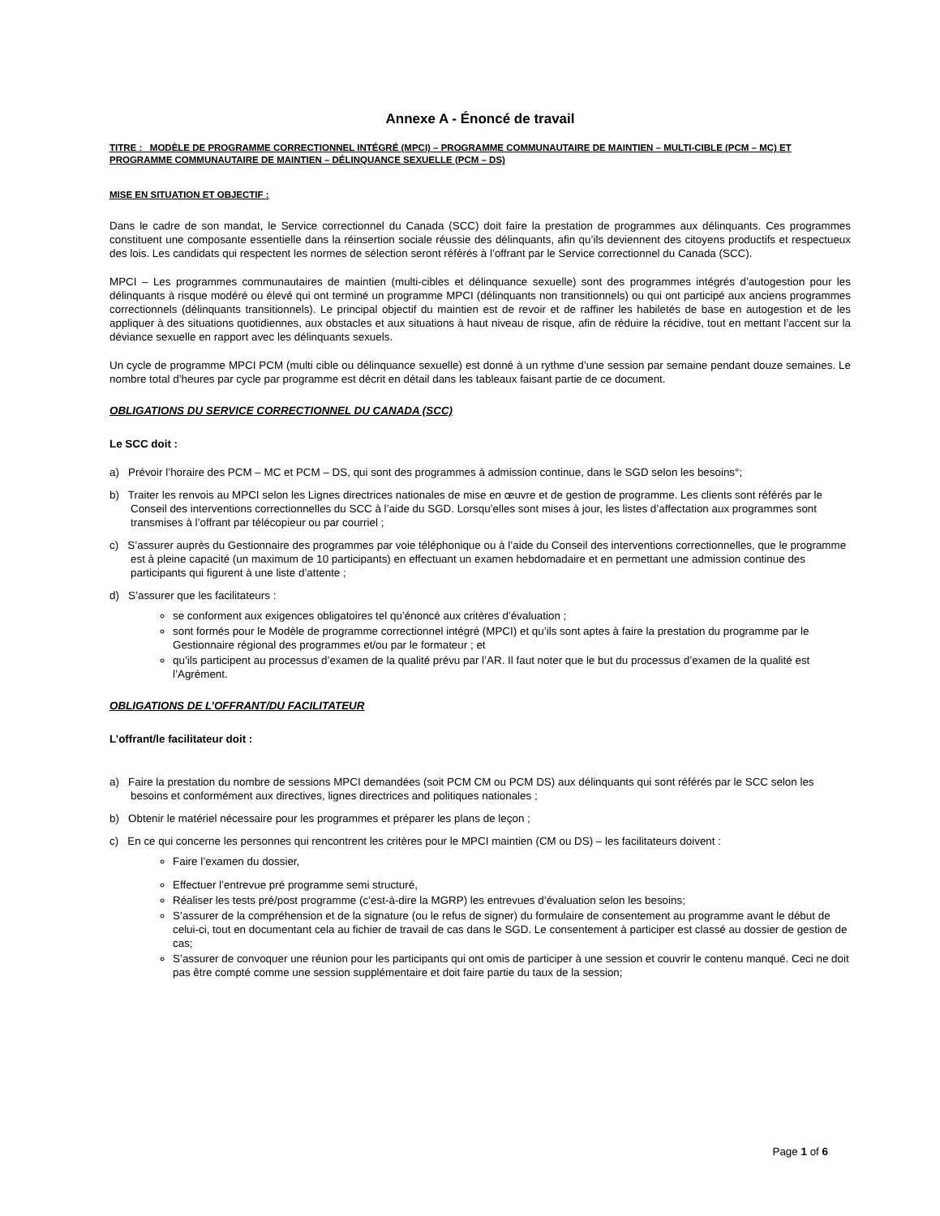Annexe A - Énoncé de travail
TITRE : MODÈLE DE PROGRAMME CORRECTIONNEL INTÉGRÉ (MPCI) – PROGRAMME COMMUNAUTAIRE DE MAINTIEN – MULTI-CIBLE (PCM – MC) ET PROGRAMME COMMUNAUTAIRE DE MAINTIEN – DÉLINQUANCE SEXUELLE (PCM – DS)
MISE EN SITUATION ET OBJECTIF :
Dans le cadre de son mandat, le Service correctionnel du Canada (SCC) doit faire la prestation de programmes aux délinquants. Ces programmes constituent une composante essentielle dans la réinsertion sociale réussie des délinquants, afin qu’ils deviennent des citoyens productifs et respectueux des lois. Les candidats qui respectent les normes de sélection seront référés à l’offrant par le Service correctionnel du Canada (SCC).
MPCI – Les programmes communautaires de maintien (multi-cibles et délinquance sexuelle) sont des programmes intégrés d’autogestion pour les délinquants à risque modéré ou élevé qui ont terminé un programme MPCI (délinquants non transitionnels) ou qui ont participé aux anciens programmes correctionnels (délinquants transitionnels). Le principal objectif du maintien est de revoir et de raffiner les habiletés de base en autogestion et de les appliquer à des situations quotidiennes, aux obstacles et aux situations à haut niveau de risque, afin de réduire la récidive, tout en mettant l’accent sur la déviance sexuelle en rapport avec les délinquants sexuels.
Un cycle de programme MPCI PCM (multi cible ou délinquance sexuelle) est donné à un rythme d’une session par semaine pendant douze semaines. Le nombre total d’heures par cycle par programme est décrit en détail dans les tableaux faisant partie de ce document.
OBLIGATIONS DU SERVICE CORRECTIONNEL DU CANADA (SCC)
Le SCC doit :
a) Prévoir l’horaire des PCM – MC et PCM – DS, qui sont des programmes à admission continue, dans le SGD selon les besoins°;
b) Traiter les renvois au MPCI selon les Lignes directrices nationales de mise en œuvre et de gestion de programme. Les clients sont référés par le Conseil des interventions correctionnelles du SCC à l’aide du SGD. Lorsqu’elles sont mises à jour, les listes d’affectation aux programmes sont transmises à l’offrant par télécopieur ou par courriel ;
c) S’assurer auprès du Gestionnaire des programmes par voie téléphonique ou à l’aide du Conseil des interventions correctionnelles, que le programme est à pleine capacité (un maximum de 10 participants) en effectuant un examen hebdomadaire et en permettant une admission continue des participants qui figurent à une liste d’attente ;
d) S’assurer que les facilitateurs :
se conforment aux exigences obligatoires tel qu’énoncé aux critères d’évaluation ;
sont formés pour le Modèle de programme correctionnel intégré (MPCI) et qu’ils sont aptes à faire la prestation du programme par le Gestionnaire régional des programmes et/ou par le formateur ; et
qu’ils participent au processus d’examen de la qualité prévu par l’AR. Il faut noter que le but du processus d’examen de la qualité est l’Agrément.
OBLIGATIONS DE L’OFFRANT/DU FACILITATEUR
L’offrant/le facilitateur doit :
a) Faire la prestation du nombre de sessions MPCI demandées (soit PCM CM ou PCM DS) aux délinquants qui sont référés par le SCC selon les besoins et conformément aux directives, lignes directrices and politiques nationales ;
b) Obtenir le matériel nécessaire pour les programmes et préparer les plans de leçon ;
c) En ce qui concerne les personnes qui rencontrent les critères pour le MPCI maintien (CM ou DS) – les facilitateurs doivent :
Faire l’examen du dossier,
Effectuer l’entrevue pré programme semi structuré,
Réaliser les tests pré/post programme (c’est-à-dire la MGRP) les entrevues d’évaluation selon les besoins;
S’assurer de la compréhension et de la signature (ou le refus de signer) du formulaire de consentement au programme avant le début de celui-ci, tout en documentant cela au fichier de travail de cas dans le SGD. Le consentement à participer est classé au dossier de gestion de cas;
S’assurer de convoquer une réunion pour les participants qui ont omis de participer à une session et couvrir le contenu manqué. Ceci ne doit pas être compté comme une session supplémentaire et doit faire partie du taux de la session;
Page 1 of 6